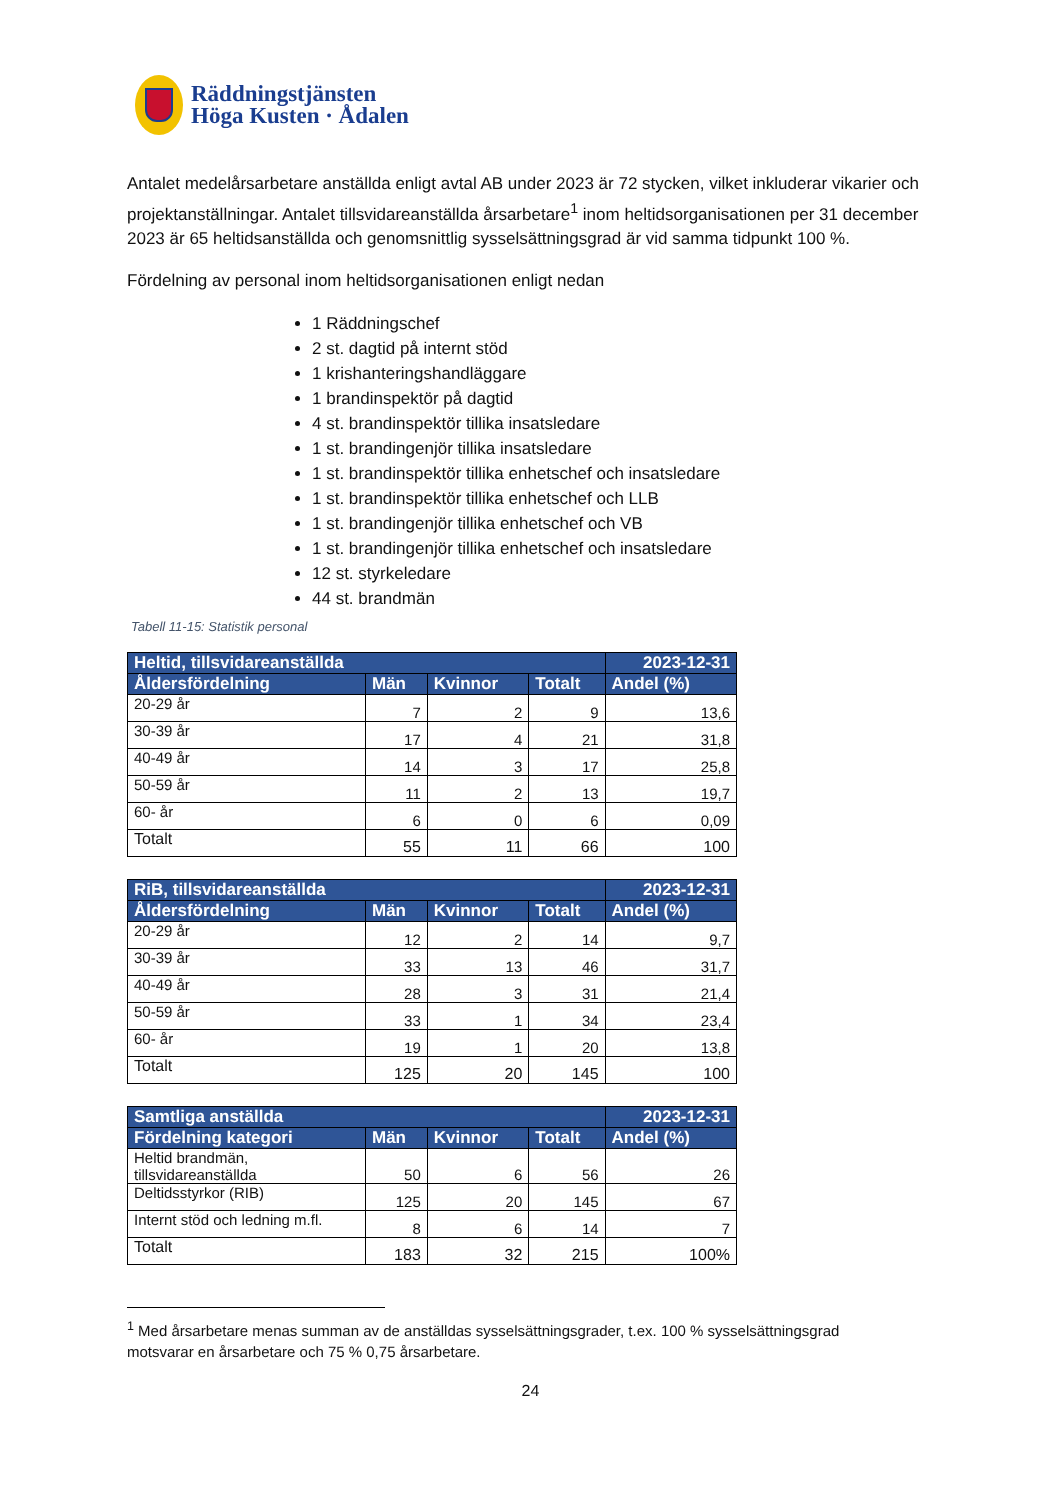Räddningstjänsten
Höga Kusten · Ådalen
Antalet medelårsarbetare anställda enligt avtal AB under 2023 är 72 stycken, vilket inkluderar vikarier och projektanställningar. Antalet tillsvidareanställda årsarbetare<sup>1</sup> inom heltidsorganisationen per 31 december 2023 är 65 heltidsanställda och genomsnittlig sysselsättningsgrad är vid samma tidpunkt 100 %.
Fördelning av personal inom heltidsorganisationen enligt nedan
1 Räddningschef
2 st. dagtid på internt stöd
1 krishanteringshandläggare
1 brandinspektör på dagtid
4 st. brandinspektör tillika insatsledare
1 st. brandingenjör tillika insatsledare
1 st. brandinspektör tillika enhetschef och insatsledare
1 st. brandinspektör tillika enhetschef och LLB
1 st. brandingenjör tillika enhetschef och VB
1 st. brandingenjör tillika enhetschef och insatsledare
12 st. styrkeledare
44 st. brandmän
Tabell 11-15: Statistik personal
| Heltid, tillsvidareanställda | | | | 2023-12-31 |
| --- | --- | --- | --- | --- |
| Åldersfördelning | Män | Kvinnor | Totalt | Andel (%) |
| 20-29 år | 7 | 2 | 9 | 13,6 |
| 30-39 år | 17 | 4 | 21 | 31,8 |
| 40-49 år | 14 | 3 | 17 | 25,8 |
| 50-59 år | 11 | 2 | 13 | 19,7 |
| 60- år | 6 | 0 | 6 | 0,09 |
| Totalt | 55 | 11 | 66 | 100 |
| RiB, tillsvidareanställda | | | | 2023-12-31 |
| --- | --- | --- | --- | --- |
| Åldersfördelning | Män | Kvinnor | Totalt | Andel (%) |
| 20-29 år | 12 | 2 | 14 | 9,7 |
| 30-39 år | 33 | 13 | 46 | 31,7 |
| 40-49 år | 28 | 3 | 31 | 21,4 |
| 50-59 år | 33 | 1 | 34 | 23,4 |
| 60- år | 19 | 1 | 20 | 13,8 |
| Totalt | 125 | 20 | 145 | 100 |
| Samtliga anställda | | | | 2023-12-31 |
| --- | --- | --- | --- | --- |
| Fördelning kategori | Män | Kvinnor | Totalt | Andel (%) |
| Heltid brandmän, tillsvidareanställda | 50 | 6 | 56 | 26 |
| Deltidsstyrkor (RIB) | 125 | 20 | 145 | 67 |
| Internt stöd och ledning m.fl. | 8 | 6 | 14 | 7 |
| Totalt | 183 | 32 | 215 | 100% |
<sup>1</sup> Med årsarbetare menas summan av de anställdas sysselsättningsgrader, t.ex. 100 % sysselsättningsgrad motsvarar en årsarbetare och 75 % 0,75 årsarbetare.
24